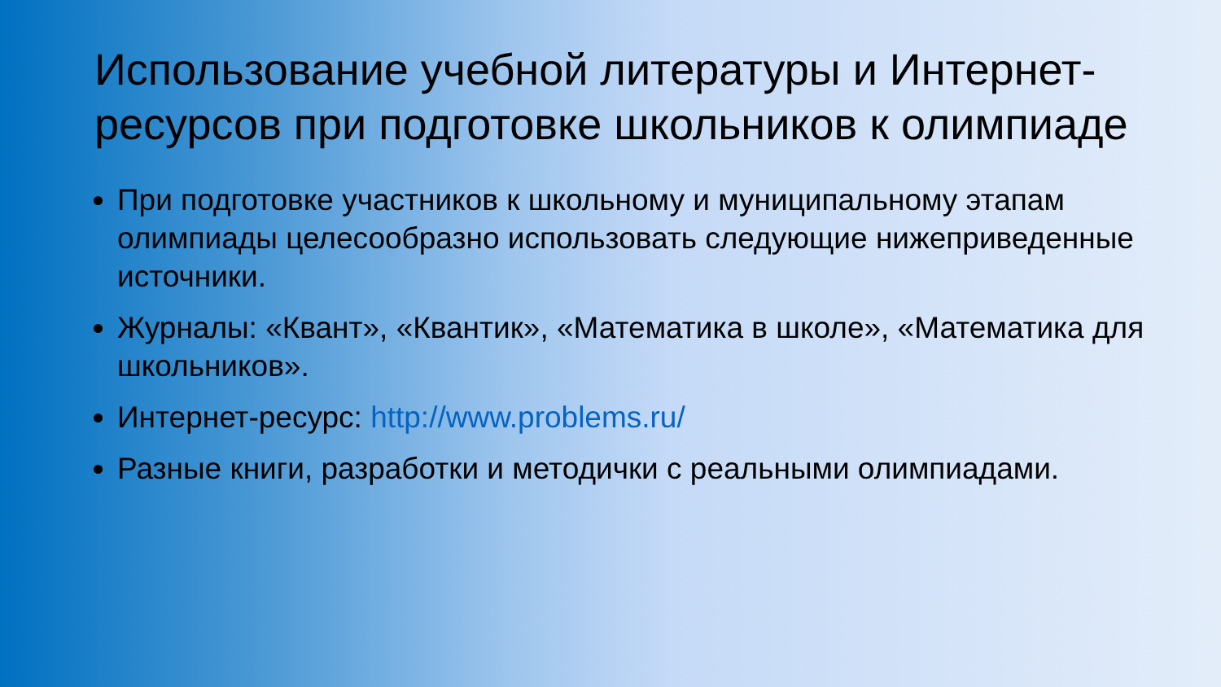Использование учебной литературы и Интернет-ресурсов при подготовке школьников к олимпиаде
При подготовке участников к школьному и муниципальному этапам олимпиады целесообразно использовать следующие нижеприведенные источники.
Журналы: «Квант», «Квантик», «Математика в школе», «Математика для школьников».
Интернет-ресурс: http://www.problems.ru/
Разные книги, разработки и методички с реальными олимпиадами.